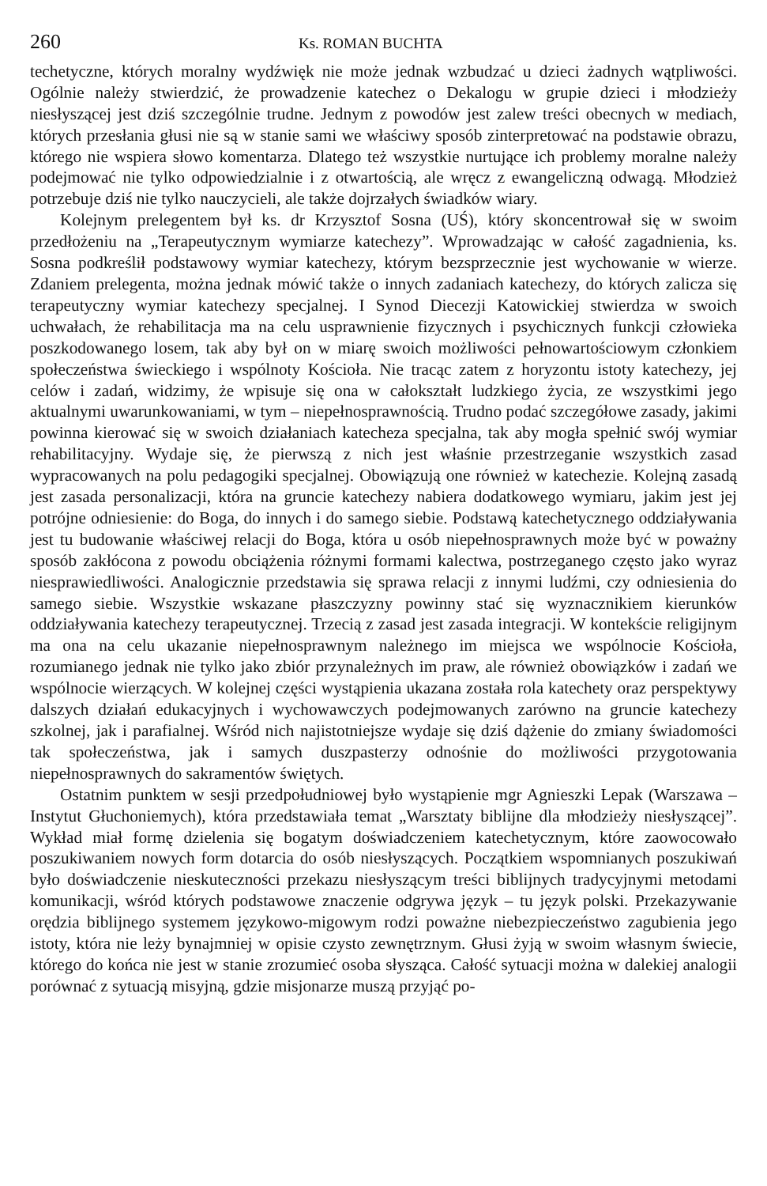260 Ks. ROMAN BUCHTA
techetyczne, których moralny wydźwięk nie może jednak wzbudzać u dzieci żadnych wątpliwości. Ogólnie należy stwierdzić, że prowadzenie katechez o Dekalogu w grupie dzieci i młodzieży niesłyszącej jest dziś szczególnie trudne. Jednym z powodów jest zalew treści obecnych w mediach, których przesłania głusi nie są w stanie sami we właściwy sposób zinterpretować na podstawie obrazu, którego nie wspiera słowo komentarza. Dlatego też wszystkie nurtujące ich problemy moralne należy podejmować nie tylko odpowiedzialnie i z otwartością, ale wręcz z ewangeliczną odwagą. Młodzież potrzebuje dziś nie tylko nauczycieli, ale także dojrzałych świadków wiary.
Kolejnym prelegentem był ks. dr Krzysztof Sosna (UŚ), który skoncentrował się w swoim przedłożeniu na „Terapeutycznym wymiarze katechezy”. Wprowadzając w całość zagadnienia, ks. Sosna podkreślił podstawowy wymiar katechezy, którym bezsprzecznie jest wychowanie w wierze. Zdaniem prelegenta, można jednak mówić także o innych zadaniach katechezy, do których zalicza się terapeutyczny wymiar katechezy specjalnej. I Synod Diecezji Katowickiej stwierdza w swoich uchwałach, że rehabilitacja ma na celu usprawnienie fizycznych i psychicznych funkcji człowieka poszkodowanego losem, tak aby był on w miarę swoich możliwości pełnowartościowym członkiem społeczeństwa świeckiego i wspólnoty Kościoła. Nie tracąc zatem z horyzontu istoty katechezy, jej celów i zadań, widzimy, że wpisuje się ona w całokształt ludzkiego życia, ze wszystkimi jego aktualnymi uwarunkowaniami, w tym – niepełnosprawnością. Trudno podać szczegółowe zasady, jakimi powinna kierować się w swoich działaniach katecheza specjalna, tak aby mogła spełnić swój wymiar rehabilitacyjny. Wydaje się, że pierwszą z nich jest właśnie przestrzeganie wszystkich zasad wypracowanych na polu pedagogiki specjalnej. Obowiązują one również w katechezie. Kolejną zasadą jest zasada personalizacji, która na gruncie katechezy nabiera dodatkowego wymiaru, jakim jest jej potrójne odniesienie: do Boga, do innych i do samego siebie. Podstawą katechetycznego oddziaływania jest tu budowanie właściwej relacji do Boga, która u osób niepełnosprawnych może być w poważny sposób zakłócona z powodu obciążenia różnymi formami kalectwa, postrzeganego często jako wyraz niesprawiedliwości. Analogicznie przedstawia się sprawa relacji z innymi ludźmi, czy odniesienia do samego siebie. Wszystkie wskazane płaszczyzny powinny stać się wyznacznikiem kierunków oddziaływania katechezy terapeutycznej. Trzecią z zasad jest zasada integracji. W kontekście religijnym ma ona na celu ukazanie niepełnosprawnym należnego im miejsca we wspólnocie Kościoła, rozumianego jednak nie tylko jako zbiór przynależnych im praw, ale również obowiązków i zadań we wspólnocie wierzących. W kolejnej części wystąpienia ukazana została rola katechety oraz perspektywy dalszych działań edukacyjnych i wychowawczych podejmowanych zarówno na gruncie katechezy szkolnej, jak i parafialnej. Wśród nich najistotniejsze wydaje się dziś dążenie do zmiany świadomości tak społeczeństwa, jak i samych duszpasterzy odnośnie do możliwości przygotowania niepełnosprawnych do sakramentów świętych.
Ostatnim punktem w sesji przedpołudniowej było wystąpienie mgr Agnieszki Lepak (Warszawa – Instytut Głuchoniemych), która przedstawiała temat „Warsztaty biblijne dla młodzieży niesłyszącej”. Wykład miał formę dzielenia się bogatym doświadczeniem katechetycznym, które zaowocowało poszukiwaniem nowych form dotarcia do osób niesłyszących. Początkiem wspomnianych poszukiwań było doświadczenie nieskuteczności przekazu niesłyszącym treści biblijnych tradycyjnymi metodami komunikacji, wśród których podstawowe znaczenie odgrywa język – tu język polski. Przekazywanie orędzia biblijnego systemem językowo-migowym rodzi poważne niebezpieczeństwo zagubienia jego istoty, która nie leży bynajmniej w opisie czysto zewnętrznym. Głusi żyją w swoim własnym świecie, którego do końca nie jest w stanie zrozumieć osoba słysząca. Całość sytuacji można w dalekiej analogii porównać z sytuacją misyjną, gdzie misjonarze muszą przyjąć po-